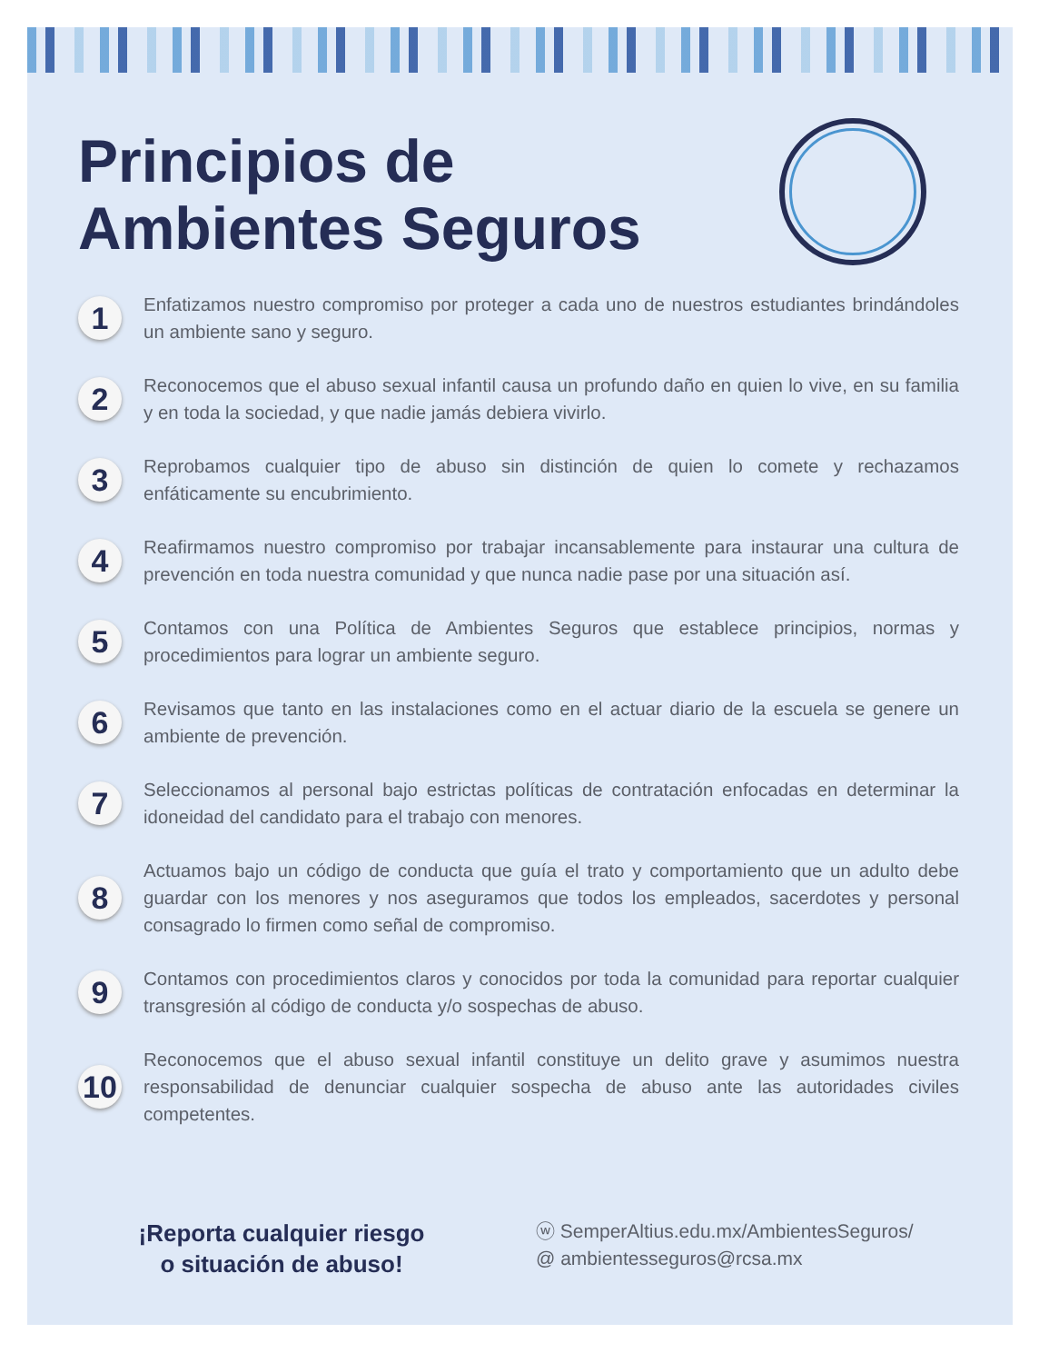Principios de
Ambientes Seguros
1 Enfatizamos nuestro compromiso por proteger a cada uno de nuestros estudiantes brindándoles un ambiente sano y seguro.
2 Reconocemos que el abuso sexual infantil causa un profundo daño en quien lo vive, en su familia y en toda la sociedad, y que nadie jamás debiera vivirlo.
3 Reprobamos cualquier tipo de abuso sin distinción de quien lo comete y rechazamos enfáticamente su encubrimiento.
4 Reafirmamos nuestro compromiso por trabajar incansablemente para instaurar una cultura de prevención en toda nuestra comunidad y que nunca nadie pase por una situación así.
5 Contamos con una Política de Ambientes Seguros que establece principios, normas y procedimientos para lograr un ambiente seguro.
6 Revisamos que tanto en las instalaciones como en el actuar diario de la escuela se genere un ambiente de prevención.
7 Seleccionamos al personal bajo estrictas políticas de contratación enfocadas en determinar la idoneidad del candidato para el trabajo con menores.
8 Actuamos bajo un código de conducta que guía el trato y comportamiento que un adulto debe guardar con los menores y nos aseguramos que todos los empleados, sacerdotes y personal consagrado lo firmen como señal de compromiso.
9 Contamos con procedimientos claros y conocidos por toda la comunidad para reportar cualquier transgresión al código de conducta y/o sospechas de abuso.
10 Reconocemos que el abuso sexual infantil constituye un delito grave y asumimos nuestra responsabilidad de denunciar cualquier sospecha de abuso ante las autoridades civiles competentes.
¡Reporta cualquier riesgo
o situación de abuso!
ⓦ SemperAltius.edu.mx/AmbientesSeguros/
@ ambientesseguros@rcsa.mx